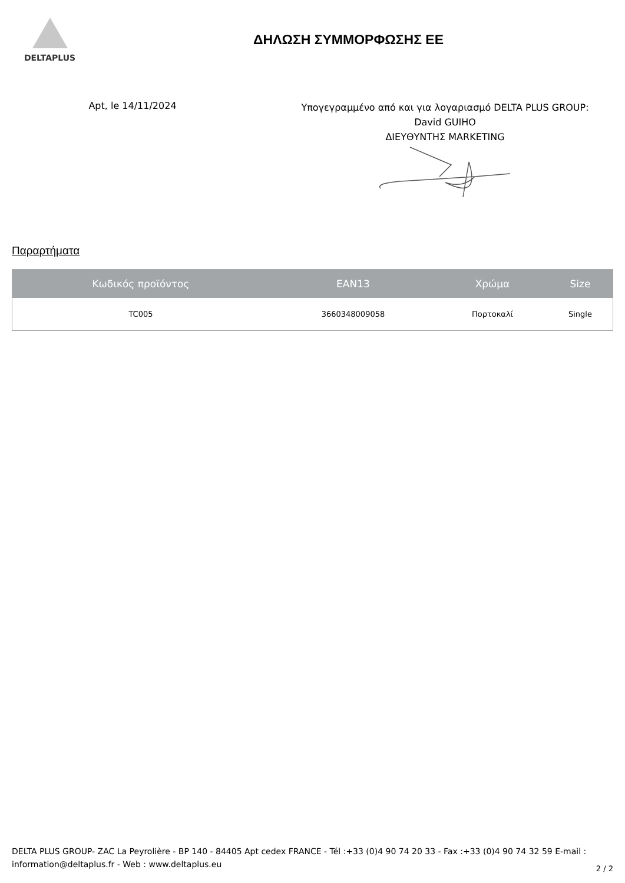DELTAPLUS
ΔΗΛΩΣΗ ΣΥΜΜΟΡΦΩΣΗΣ ΕΕ
Apt, le 14/11/2024
Υπογεγραμμένο από και για λογαριασμό DELTA PLUS GROUP:
David GUIHO
ΔΙΕΥΘΥΝΤΗΣ MARKETING
Παραρτήματα
| Κωδικός προϊόντος | EAN13 | Χρώμα | Size |
| --- | --- | --- | --- |
| TC005 | 3660348009058 | Πορτοκαλί | Single |
DELTA PLUS GROUP- ZAC La Peyrolière - BP 140 - 84405 Apt cedex FRANCE - Tél :+33 (0)4 90 74 20 33 - Fax :+33 (0)4 90 74 32 59 E-mail : information@deltaplus.fr - Web : www.deltaplus.eu
2 / 2